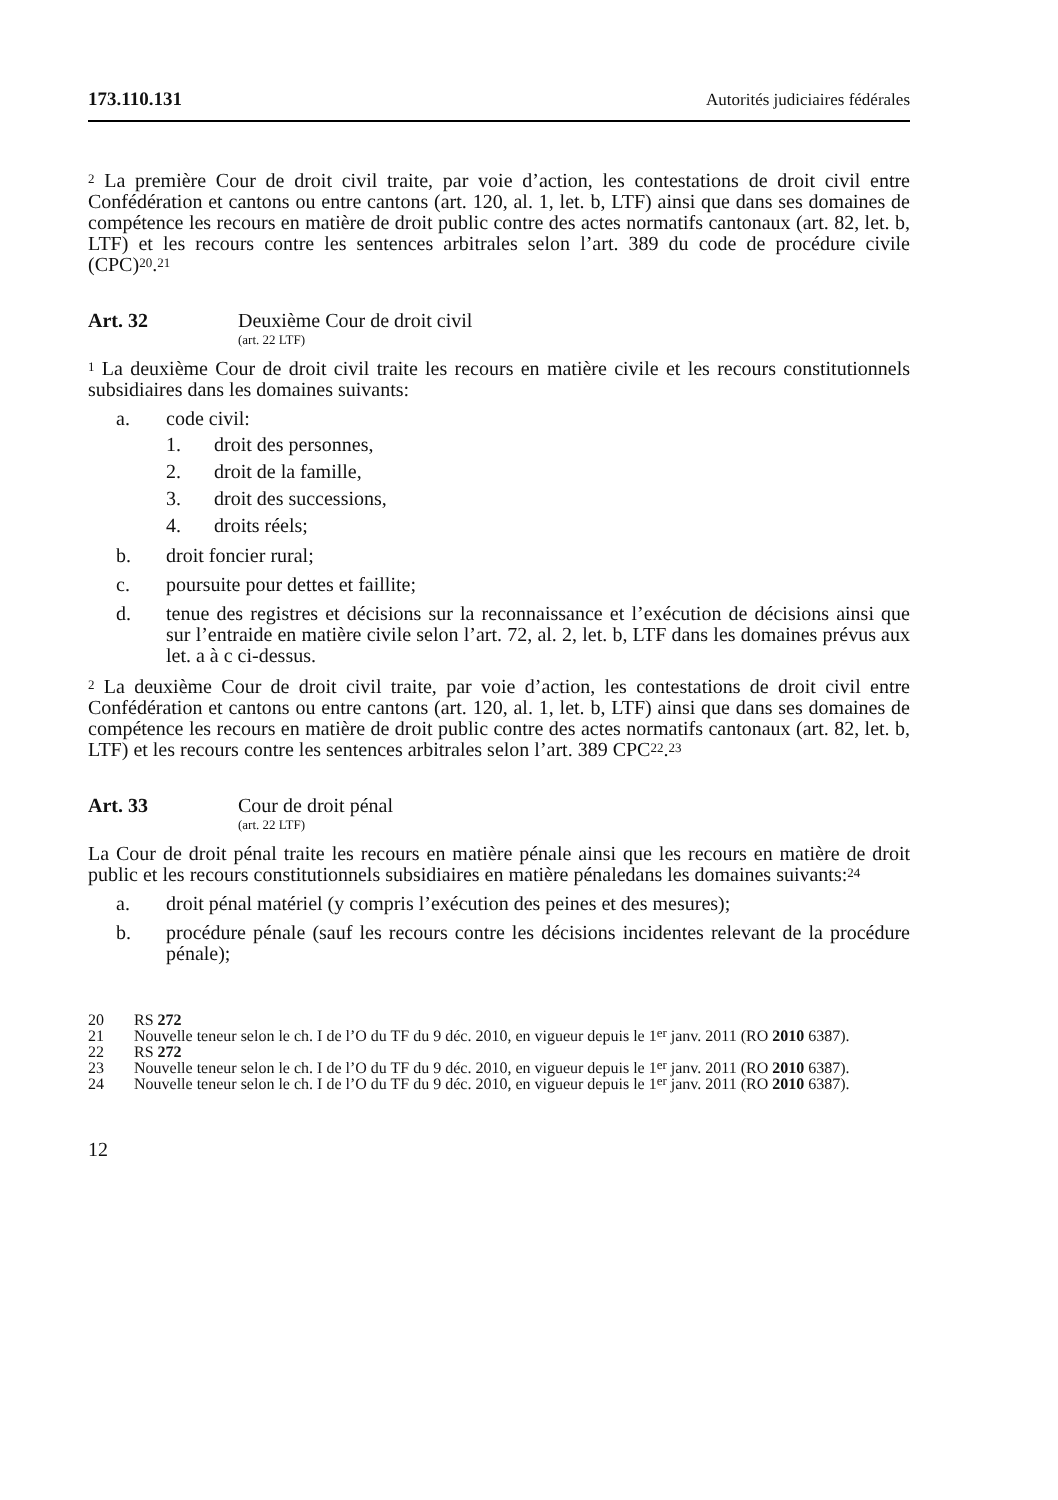173.110.131 Autorités judiciaires fédérales
<sup>2</sup> La première Cour de droit civil traite, par voie d’action, les contestations de droit civil entre Confédération et cantons ou entre cantons (art. 120, al. 1, let. b, LTF) ainsi que dans ses domaines de compétence les recours en matière de droit public contre des actes normatifs cantonaux (art. 82, let. b, LTF) et les recours contre les sentences arbitrales selon l’art. 389 du code de procédure civile (CPC)<sup>20</sup>.<sup>21</sup>
Art. 32 Deuxième Cour de droit civil
(art. 22 LTF)
<sup>1</sup> La deuxième Cour de droit civil traite les recours en matière civile et les recours constitutionnels subsidiaires dans les domaines suivants:
a. code civil:
1. droit des personnes,
2. droit de la famille,
3. droit des successions,
4. droits réels;
b. droit foncier rural;
c. poursuite pour dettes et faillite;
d. tenue des registres et décisions sur la reconnaissance et l’exécution de déci­sions ainsi que sur l’entraide en matière civile selon l’art. 72, al. 2, let. b, LTF dans les domaines prévus aux let. a à c ci-dessus.
<sup>2</sup> La deuxième Cour de droit civil traite, par voie d’action, les contestations de droit civil entre Confédération et cantons ou entre cantons (art. 120, al. 1, let. b, LTF) ainsi que dans ses domaines de compétence les recours en matière de droit public contre des actes normatifs cantonaux (art. 82, let. b, LTF) et les recours contre les sentences arbitrales selon l’art. 389 CPC<sup>22</sup>.<sup>23</sup>
Art. 33 Cour de droit pénal
(art. 22 LTF)
La Cour de droit pénal traite les recours en matière pénale ainsi que les recours en matière de droit public et les recours constitutionnels subsidiaires en matière pénale­dans les domaines suivants:<sup>24</sup>
a. droit pénal matériel (y compris l’exécution des peines et des mesures);
b. procédure pénale (sauf les recours contre les décisions incidentes relevant de la procédure pénale);
20 RS 272
21 Nouvelle teneur selon le ch. I de l’O du TF du 9 déc. 2010, en vigueur depuis le 1<sup>er</sup> janv. 2011 (RO 2010 6387).
22 RS 272
23 Nouvelle teneur selon le ch. I de l’O du TF du 9 déc. 2010, en vigueur depuis le 1<sup>er</sup> janv. 2011 (RO 2010 6387).
24 Nouvelle teneur selon le ch. I de l’O du TF du 9 déc. 2010, en vigueur depuis le 1<sup>er</sup> janv. 2011 (RO 2010 6387).
12